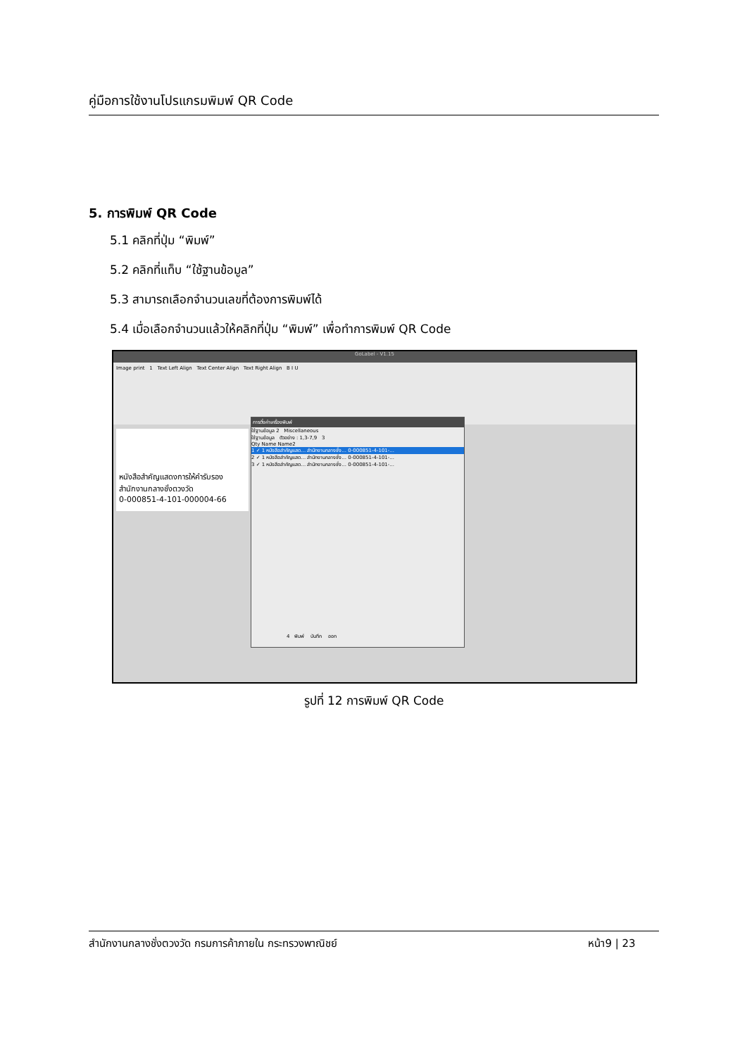คู่มือการใช้งานโปรแกรมพิมพ์ QR Code
5. การพิมพ์ QR Code
5.1 คลิกที่ปุ่ม “พิมพ์”
5.2 คลิกที่แท็บ “ใช้ฐานข้อมูล”
5.3 สามารถเลือกจำนวนเลขที่ต้องการพิมพ์ได้
5.4 เมื่อเลือกจำนวนแล้วให้คลิกที่ปุ่ม “พิมพ์” เพื่อทำการพิมพ์ QR Code
GoLabel - V1.15
Image print 1 Text Left Align Text Center Align Text Right Align B I U
หนังสือสำคัญแสดงการให้คำรับรอง
สำนักงานกลางชั่งตวงวัด
0-000851-4-101-000004-66
การตั้งค่าเครื่องพิมพ์
ใช้ฐานข้อมูล 2 Miscellaneous
ใช้ฐานข้อมูล ตัวอย่าง : 1,3-7,9 3
Qty Name Name2
1 ✓ 1 หนังสือสำคัญแสด... สำนักงานกลางชั่ง... 0-000851-4-101-...
2 ✓ 1 หนังสือสำคัญแสด... สำนักงานกลางชั่ง... 0-000851-4-101-...
3 ✓ 1 หนังสือสำคัญแสด... สำนักงานกลางชั่ง... 0-000851-4-101-...
4 พิมพ์ บันทึก ออก
รูปที่ 12 การพิมพ์ QR Code
สำนักงานกลางชั่งตวงวัด กรมการค้าภายใน กระทรวงพาณิชย์ หน้า9 | 23